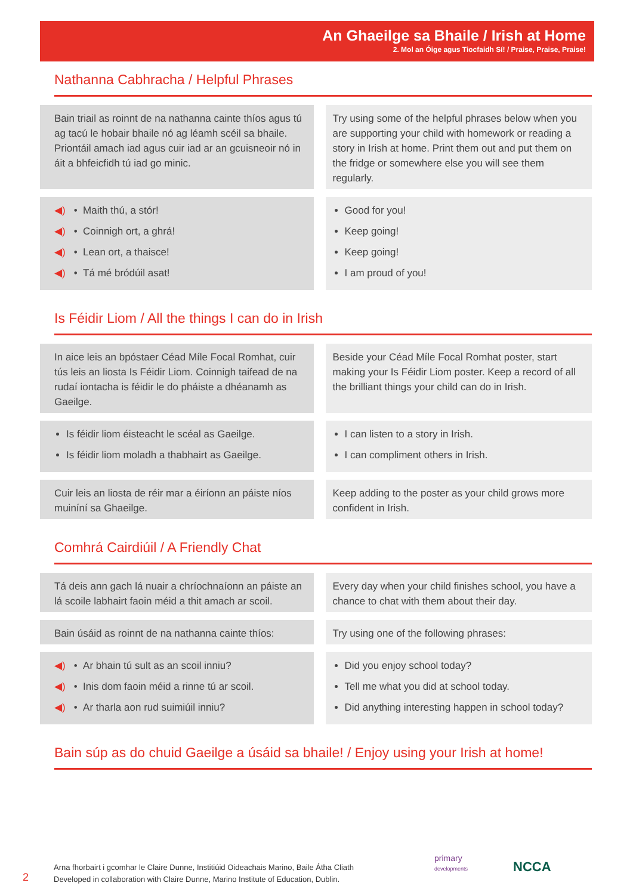An Ghaeilge sa Bhaile / Irish at Home
2. Mol an Óige agus Tiocfaidh Sí! / Praise, Praise, Praise!
Nathanna Cabhracha / Helpful Phrases
Bain triail as roinnt de na nathanna cainte thíos agus tú ag tacú le hobair bhaile nó ag léamh scéil sa bhaile. Priontáil amach iad agus cuir iad ar an gcuisneoir nó in áit a bhfeicfidh tú iad go minic.
Try using some of the helpful phrases below when you are supporting your child with homework or reading a story in Irish at home. Print them out and put them on the fridge or somewhere else you will see them regularly.
◀) • Maith thú, a stór!
◀) • Coinnigh ort, a ghrá!
◀) • Lean ort, a thaisce!
◀) • Tá mé bródúil asat!
Good for you!
Keep going!
Keep going!
I am proud of you!
Is Féidir Liom / All the things I can do in Irish
In aice leis an bpóstaer Céad Míle Focal Romhat, cuir tús leis an liosta Is Féidir Liom. Coinnigh taifead de na rudaí iontacha is féidir le do pháiste a dhéanamh as Gaeilge.
Beside your Céad Míle Focal Romhat poster, start making your Is Féidir Liom poster. Keep a record of all the brilliant things your child can do in Irish.
Is féidir liom éisteacht le scéal as Gaeilge.
Is féidir liom moladh a thabhairt as Gaeilge.
I can listen to a story in Irish.
I can compliment others in Irish.
Cuir leis an liosta de réir mar a éiríonn an páiste níos muiníní sa Ghaeilge.
Keep adding to the poster as your child grows more confident in Irish.
Comhrá Cairdiúil / A Friendly Chat
Tá deis ann gach lá nuair a chríochnaíonn an páiste an lá scoile labhairt faoin méid a thit amach ar scoil.
Every day when your child finishes school, you have a chance to chat with them about their day.
Bain úsáid as roinnt de na nathanna cainte thíos:
Try using one of the following phrases:
◀) • Ar bhain tú sult as an scoil inniu?
◀) • Inis dom faoin méid a rinne tú ar scoil.
◀) • Ar tharla aon rud suimiúil inniu?
Did you enjoy school today?
Tell me what you did at school today.
Did anything interesting happen in school today?
Bain súp as do chuid Gaeilge a úsáid sa bhaile! / Enjoy using your Irish at home!
2
Arna fhorbairt i gcomhar le Claire Dunne, Institiúid Oideachais Marino, Baile Átha Cliath
Developed in collaboration with Claire Dunne, Marino Institute of Education, Dublin.
primary
developments
NCCA